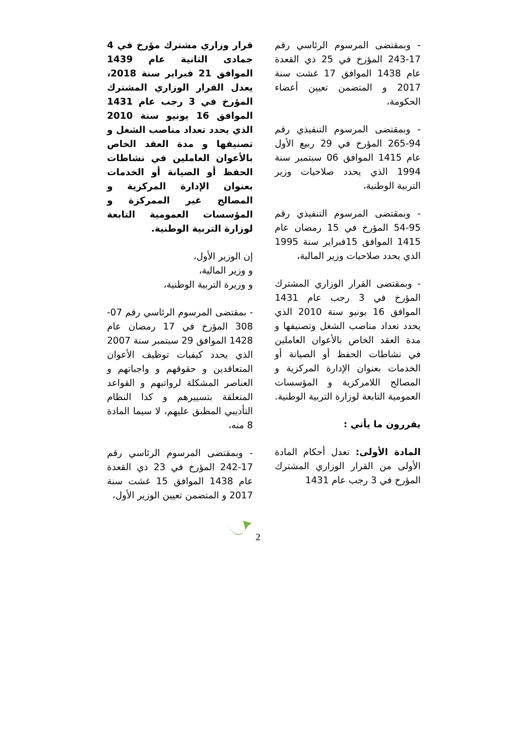قرار وزاري مشترك مؤرخ في 4 جمادى الثانية عام 1439 الموافق 21 فبراير سنة 2018، يعدل القرار الوزاري المشترك المؤرخ في 3 رجب عام 1431 الموافق 16 يونيو سنة 2010 الذي يحدد تعداد مناصب الشغل و تصنيفها و مدة العقد الخاص بالأعوان العاملين في نشاطات الحفظ أو الصيانة أو الخدمات بعنوان الإدارة المركزية و المصالح غير الممركزة و المؤسسات العمومية التابعة لوزارة التربية الوطنية.
إن الوزير الأول،
و وزير المالية،
و وزيرة التربية الوطنية،
- بمقتضى المرسوم الرئاسي رقم 07-308 المؤرخ في 17 رمضان عام 1428 الموافق 29 سبتمبر سنة 2007 الذي يحدد كيفيات توظيف الأعوان المتعاقدين و حقوقهم و واجباتهم و العناصر المشكلة لرواتبهم و القواعد المتعلقة بتسييرهم و كذا النظام التأديبي المطبق عليهم، لا سيما المادة 8 منه،
- وبمقتضى المرسوم الرئاسي رقم 17-242 المؤرخ في 23 ذي القعدة عام 1438 الموافق 15 غشت سنة 2017 و المتضمن تعيين الوزير الأول،
- وبمقتضى المرسوم الرئاسي رقم 17-243 المؤرخ في 25 ذي القعدة عام 1438 الموافق 17 غشت سنة 2017 و المتضمن تعيين أعضاء الحكومة،
- وبمقتضى المرسوم التنفيذي رقم 94-265 المؤرخ في 29 ربيع الأول عام 1415 الموافق 06 سبتمبر سنة 1994 الذي يحدد صلاحيات وزير التربية الوطنية،
- وبمقتضى المرسوم التنفيذي رقم 95-54 المؤرخ في 15 رمضان عام 1415 الموافق 15فبراير سنة 1995 الذي يحدد صلاحيات وزير المالية،
- وبمقتضى القرار الوزاري المشترك المؤرخ في 3 رجب عام 1431 الموافق 16 يونيو سنة 2010 الذي يحدد تعداد مناصب الشغل وتصنيفها و مدة العقد الخاص بالأعوان العاملين في نشاطات الحفظ أو الصيانة أو الخدمات بعنوان الإدارة المركزية و المصالح اللامركزية و المؤسسات العمومية التابعة لوزارة التربية الوطنية.
يقررون ما يأتي :
المادة الأولى: تعدل أحكام المادة الأولى من القرار الوزاري المشترك المؤرخ في 3 رجب عام 1431
2